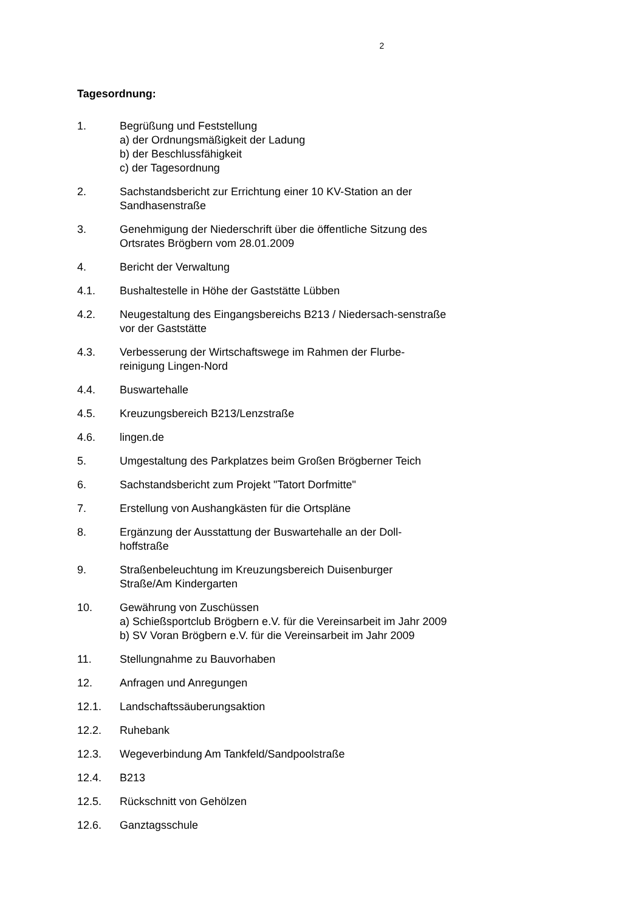2
Tagesordnung:
1. Begrüßung und Feststellung
a) der Ordnungsmäßigkeit der Ladung
b) der Beschlussfähigkeit
c) der Tagesordnung
2. Sachstandsbericht zur Errichtung einer 10 KV-Station an der Sandhasenstraße
3. Genehmigung der Niederschrift über die öffentliche Sitzung des Ortsrates Brögbern vom 28.01.2009
4. Bericht der Verwaltung
4.1. Bushaltestelle in Höhe der Gaststätte Lübben
4.2. Neugestaltung des Eingangsbereichs B213 / Niedersach-senstraße vor der Gaststätte
4.3. Verbesserung der Wirtschaftswege im Rahmen der Flurbe-reinigung Lingen-Nord
4.4. Buswartehalle
4.5. Kreuzungsbereich B213/Lenzstraße
4.6. lingen.de
5. Umgestaltung des Parkplatzes beim Großen Brögberner Teich
6. Sachstandsbericht zum Projekt "Tatort Dorfmitte"
7. Erstellung von Aushangkästen für die Ortspläne
8. Ergänzung der Ausstattung der Buswartehalle an der Doll-hoffstraße
9. Straßenbeleuchtung im Kreuzungsbereich Duisenburger Straße/Am Kindergarten
10. Gewährung von Zuschüssen
a) Schießsportclub Brögbern e.V. für die Vereinsarbeit im Jahr 2009
b) SV Voran Brögbern e.V. für die Vereinsarbeit im Jahr 2009
11. Stellungnahme zu Bauvorhaben
12. Anfragen und Anregungen
12.1. Landschaftssäuberungsaktion
12.2. Ruhebank
12.3. Wegeverbindung Am Tankfeld/Sandpoolstraße
12.4. B213
12.5. Rückschnitt von Gehölzen
12.6. Ganztagsschule